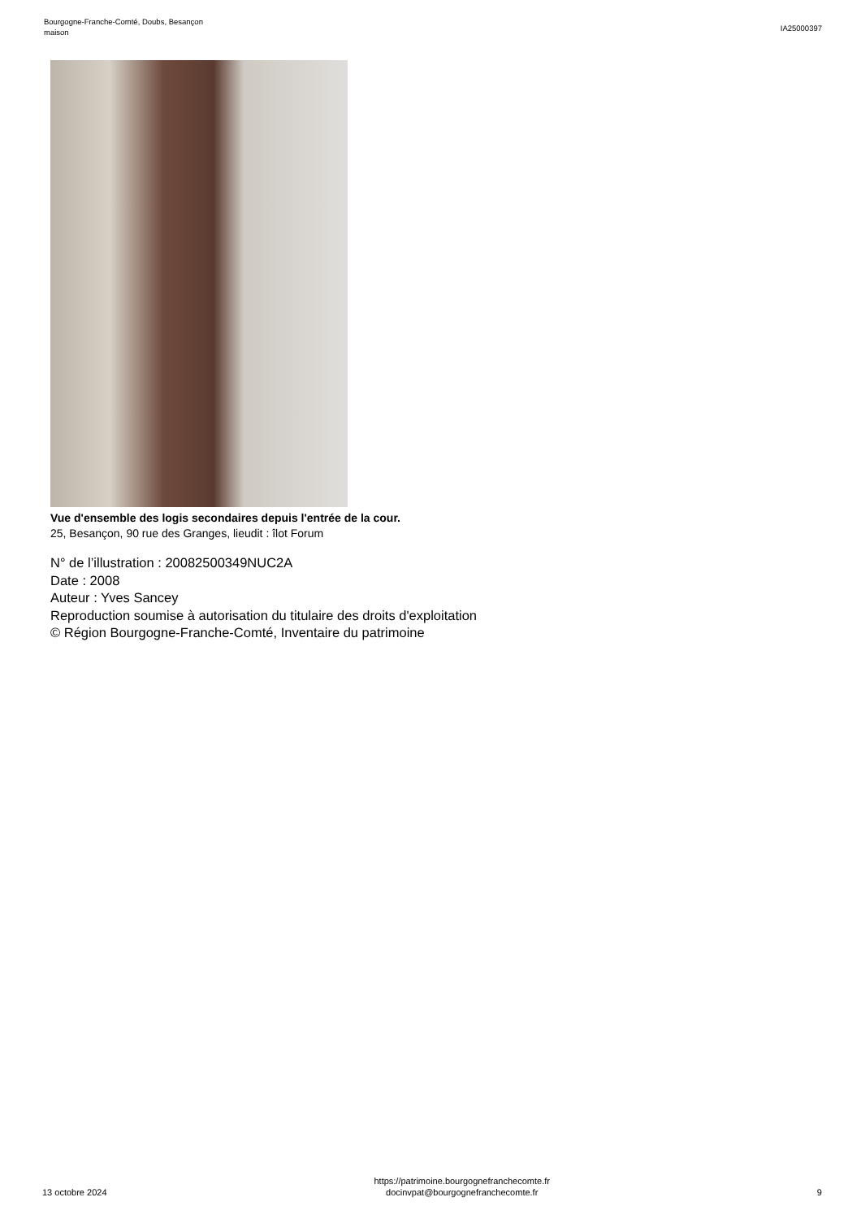Bourgogne-Franche-Comté, Doubs, Besançon
maison
IA25000397
Vue d'ensemble des logis secondaires depuis l'entrée de la cour.
25, Besançon, 90 rue des Granges, lieudit : îlot Forum
N° de l’illustration : 20082500349NUC2A
Date : 2008
Auteur : Yves Sancey
Reproduction soumise à autorisation du titulaire des droits d'exploitation
© Région Bourgogne-Franche-Comté, Inventaire du patrimoine
13 octobre 2024
https://patrimoine.bourgognefranchecomte.fr
docinvpat@bourgognefranchecomte.fr
9